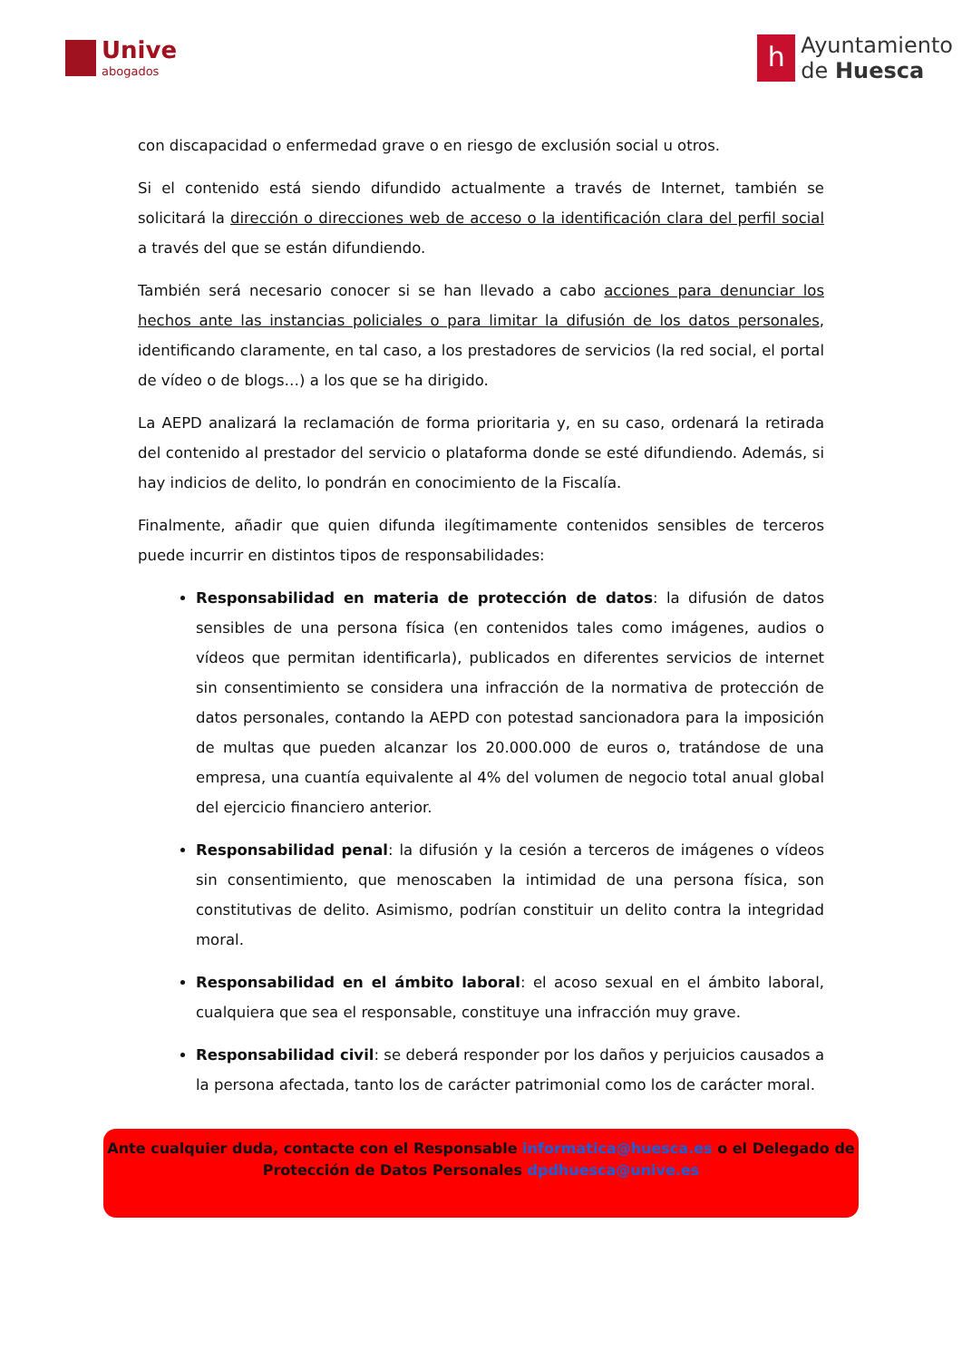Unive
abogados
h
Ayuntamiento
de Huesca
con discapacidad o enfermedad grave o en riesgo de exclusión social u otros.
Si el contenido está siendo difundido actualmente a través de Internet, también se solicitará la dirección o direcciones web de acceso o la identificación clara del perfil social a través del que se están difundiendo.
También será necesario conocer si se han llevado a cabo acciones para denunciar los hechos ante las instancias policiales o para limitar la difusión de los datos personales, identificando claramente, en tal caso, a los prestadores de servicios (la red social, el portal de vídeo o de blogs…) a los que se ha dirigido.
La AEPD analizará la reclamación de forma prioritaria y, en su caso, ordenará la retirada del contenido al prestador del servicio o plataforma donde se esté difundiendo. Además, si hay indicios de delito, lo pondrán en conocimiento de la Fiscalía.
Finalmente, añadir que quien difunda ilegítimamente contenidos sensibles de terceros puede incurrir en distintos tipos de responsabilidades:
Responsabilidad en materia de protección de datos: la difusión de datos sensibles de una persona física (en contenidos tales como imágenes, audios o vídeos que permitan identificarla), publicados en diferentes servicios de internet sin consentimiento se considera una infracción de la normativa de protección de datos personales, contando la AEPD con potestad sancionadora para la imposición de multas que pueden alcanzar los 20.000.000 de euros o, tratándose de una empresa, una cuantía equivalente al 4% del volumen de negocio total anual global del ejercicio financiero anterior.
Responsabilidad penal: la difusión y la cesión a terceros de imágenes o vídeos sin consentimiento, que menoscaben la intimidad de una persona física, son constitutivas de delito. Asimismo, podrían constituir un delito contra la integridad moral.
Responsabilidad en el ámbito laboral: el acoso sexual en el ámbito laboral, cualquiera que sea el responsable, constituye una infracción muy grave.
Responsabilidad civil: se deberá responder por los daños y perjuicios causados a la persona afectada, tanto los de carácter patrimonial como los de carácter moral.
Ante cualquier duda, contacte con el Responsable informatica@huesca.es o el Delegado de Protección de Datos Personales dpdhuesca@unive.es